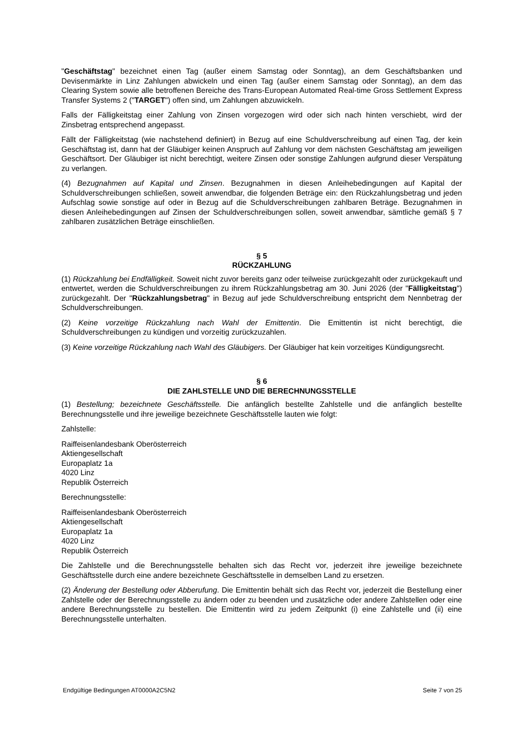"Geschäftstag" bezeichnet einen Tag (außer einem Samstag oder Sonntag), an dem Geschäftsbanken und Devisenmärkte in Linz Zahlungen abwickeln und einen Tag (außer einem Samstag oder Sonntag), an dem das Clearing System sowie alle betroffenen Bereiche des Trans-European Automated Real-time Gross Settlement Express Transfer Systems 2 ("TARGET") offen sind, um Zahlungen abzuwickeln.
Falls der Fälligkeitstag einer Zahlung von Zinsen vorgezogen wird oder sich nach hinten verschiebt, wird der Zinsbetrag entsprechend angepasst.
Fällt der Fälligkeitstag (wie nachstehend definiert) in Bezug auf eine Schuldverschreibung auf einen Tag, der kein Geschäftstag ist, dann hat der Gläubiger keinen Anspruch auf Zahlung vor dem nächsten Geschäftstag am jeweiligen Geschäftsort. Der Gläubiger ist nicht berechtigt, weitere Zinsen oder sonstige Zahlungen aufgrund dieser Verspätung zu verlangen.
(4) Bezugnahmen auf Kapital und Zinsen. Bezugnahmen in diesen Anleihebedingungen auf Kapital der Schuldverschreibungen schließen, soweit anwendbar, die folgenden Beträge ein: den Rückzahlungsbetrag und jeden Aufschlag sowie sonstige auf oder in Bezug auf die Schuldverschreibungen zahlbaren Beträge. Bezugnahmen in diesen Anleihebedingungen auf Zinsen der Schuldverschreibungen sollen, soweit anwendbar, sämtliche gemäß § 7 zahlbaren zusätzlichen Beträge einschließen.
§ 5
RÜCKZAHLUNG
(1) Rückzahlung bei Endfälligkeit. Soweit nicht zuvor bereits ganz oder teilweise zurückgezahlt oder zurückgekauft und entwertet, werden die Schuldverschreibungen zu ihrem Rückzahlungsbetrag am 30. Juni 2026 (der "Fälligkeitstag") zurückgezahlt. Der "Rückzahlungsbetrag" in Bezug auf jede Schuldverschreibung entspricht dem Nennbetrag der Schuldverschreibungen.
(2) Keine vorzeitige Rückzahlung nach Wahl der Emittentin. Die Emittentin ist nicht berechtigt, die Schuldverschreibungen zu kündigen und vorzeitig zurückzuzahlen.
(3) Keine vorzeitige Rückzahlung nach Wahl des Gläubigers. Der Gläubiger hat kein vorzeitiges Kündigungsrecht.
§ 6
DIE ZAHLSTELLE UND DIE BERECHNUNGSSTELLE
(1) Bestellung; bezeichnete Geschäftsstelle. Die anfänglich bestellte Zahlstelle und die anfänglich bestellte Berechnungsstelle und ihre jeweilige bezeichnete Geschäftsstelle lauten wie folgt:
Zahlstelle:
Raiffeisenlandesbank Oberösterreich
Aktiengesellschaft
Europaplatz 1a
4020 Linz
Republik Österreich
Berechnungsstelle:
Raiffeisenlandesbank Oberösterreich
Aktiengesellschaft
Europaplatz 1a
4020 Linz
Republik Österreich
Die Zahlstelle und die Berechnungsstelle behalten sich das Recht vor, jederzeit ihre jeweilige bezeichnete Geschäftsstelle durch eine andere bezeichnete Geschäftsstelle in demselben Land zu ersetzen.
(2) Änderung der Bestellung oder Abberufung. Die Emittentin behält sich das Recht vor, jederzeit die Bestellung einer Zahlstelle oder der Berechnungsstelle zu ändern oder zu beenden und zusätzliche oder andere Zahlstellen oder eine andere Berechnungsstelle zu bestellen. Die Emittentin wird zu jedem Zeitpunkt (i) eine Zahlstelle und (ii) eine Berechnungsstelle unterhalten.
Endgültige Bedingungen AT0000A2C5N2 Seite 7 von 25